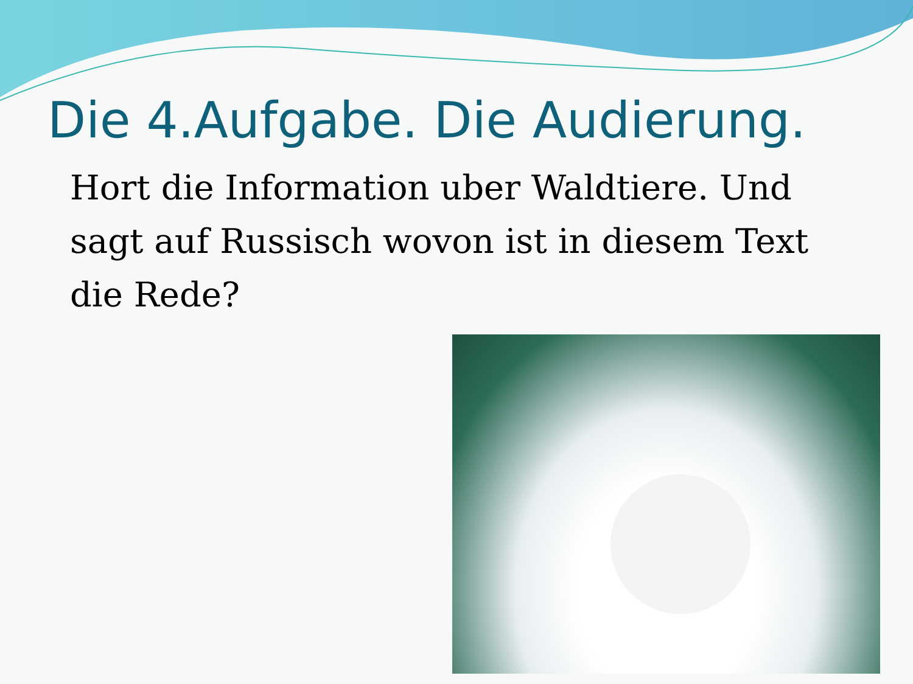Die 4.Aufgabe. Die Audierung.
Hort die Information uber Waldtiere. Und sagt auf Russisch wovon ist in diesem Text die Rede?